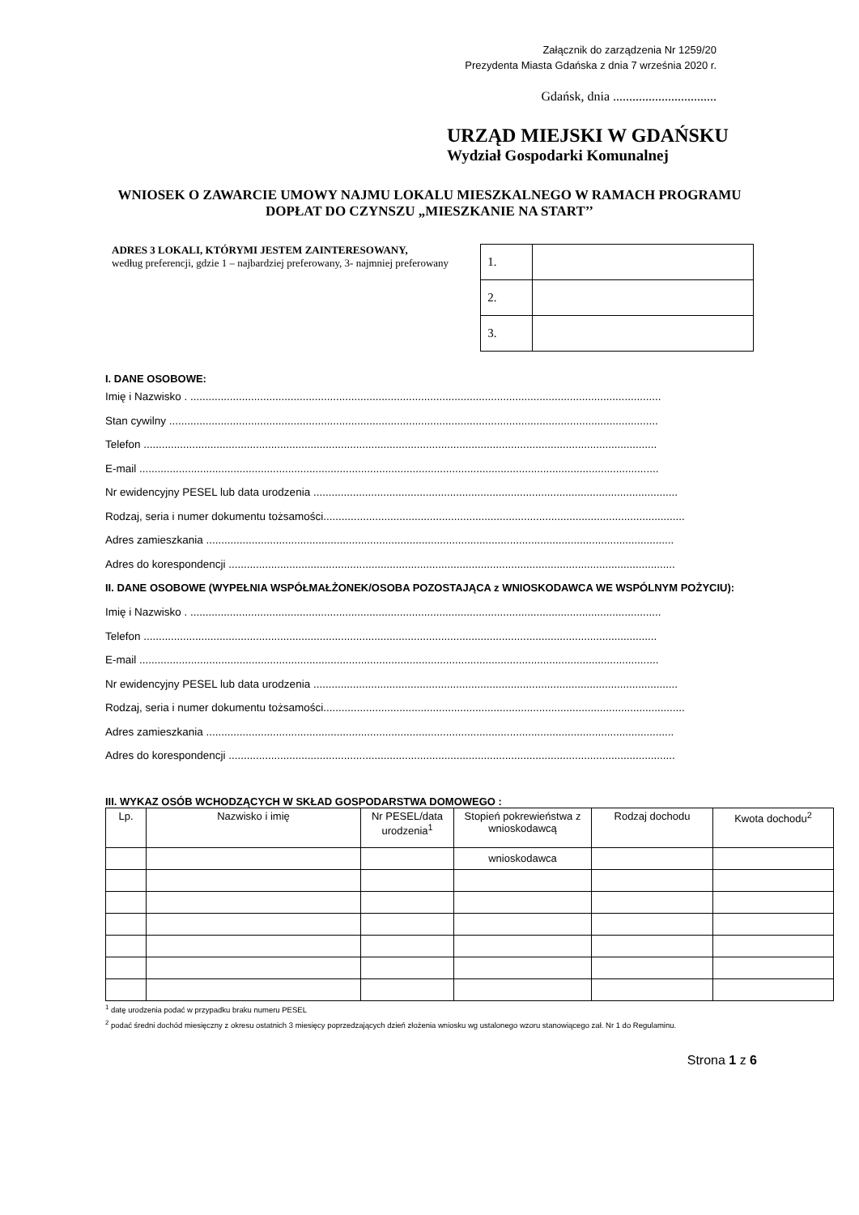Załącznik do zarządzenia Nr 1259/20
Prezydenta Miasta Gdańska z dnia 7 września 2020 r.
Gdańsk, dnia ................................
URZĄD MIEJSKI W GDAŃSKU
Wydział Gospodarki Komunalnej
WNIOSEK O ZAWARCIE UMOWY NAJMU LOKALU MIESZKALNEGO W RAMACH PROGRAMU DOPŁAT DO CZYNSZU „MIESZKANIE NA START’’
ADRES 3 LOKALI, KTÓRYMI JESTEM ZAINTERESOWANY,
według preferencji, gdzie 1 – najbardziej preferowany, 3- najmniej preferowany
| 1. | |
| 2. | |
| 3. | |
I. DANE OSOBOWE:
Imię i Nazwisko . ...........................................................................................................................................................
Stan cywilny .................................................................................................................................................................
Telefon .........................................................................................................................................................................
E-mail ...........................................................................................................................................................................
Nr ewidencyjny PESEL lub data urodzenia ........................................................................................................................
Rodzaj, seria i numer dokumentu tożsamości.......................................................................................................................
Adres zamieszkania ..........................................................................................................................................................
Adres do korespondencji ...................................................................................................................................................
II. DANE OSOBOWE (WYPEŁNIA WSPÓŁMAŁŻONEK/OSOBA POZOSTAJĄCA z WNIOSKODAWCA WE WSPÓLNYM POŻYCIU):
Imię i Nazwisko . ...........................................................................................................................................................
Telefon .........................................................................................................................................................................
E-mail ...........................................................................................................................................................................
Nr ewidencyjny PESEL lub data urodzenia ........................................................................................................................
Rodzaj, seria i numer dokumentu tożsamości.......................................................................................................................
Adres zamieszkania ..........................................................................................................................................................
Adres do korespondencji ...................................................................................................................................................
III. WYKAZ OSÓB WCHODZĄCYCH W SKŁAD GOSPODARSTWA DOMOWEGO :
| Lp. | Nazwisko i imię | Nr PESEL/data urodzenia<sup>1</sup> | Stopień pokrewieństwa z wnioskodawcą | Rodzaj dochodu | Kwota dochodu<sup>2</sup> |
| --- | --- | --- | --- | --- | --- |
| | | | wnioskodawca | | |
<sup>1</sup> datę urodzenia podać w przypadku braku numeru PESEL
<sup>2</sup> podać średni dochód miesięczny z okresu ostatnich 3 miesięcy poprzedzających dzień złożenia wniosku wg ustalonego wzoru stanowiącego zał. Nr 1 do Regulaminu.
Strona 1 z 6